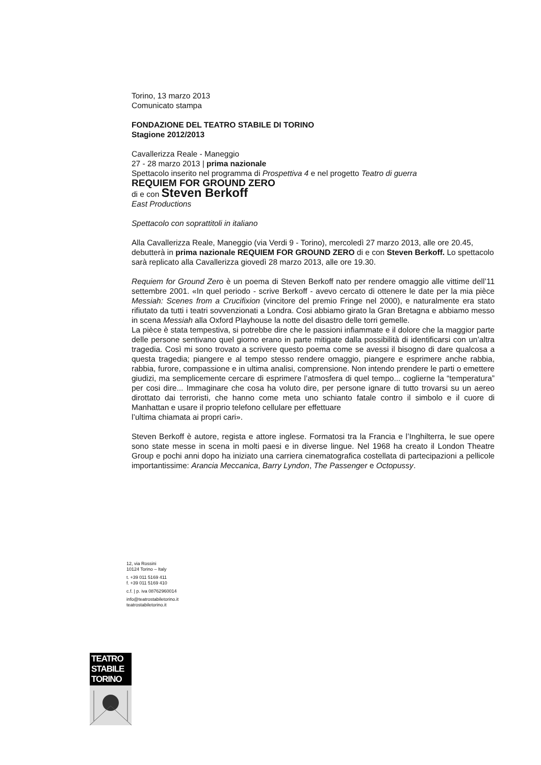Torino, 13 marzo 2013
Comunicato stampa
FONDAZIONE DEL TEATRO STABILE DI TORINO
Stagione 2012/2013
Cavallerizza Reale - Maneggio
27 - 28 marzo 2013 | prima nazionale
Spettacolo inserito nel programma di Prospettiva 4 e nel progetto Teatro di guerra
REQUIEM FOR GROUND ZERO
di e con Steven Berkoff
East Productions
Spettacolo con soprattitoli in italiano
Alla Cavallerizza Reale, Maneggio (via Verdi 9 - Torino), mercoledì 27 marzo 2013, alle ore 20.45, debutterà in prima nazionale REQUIEM FOR GROUND ZERO di e con Steven Berkoff. Lo spettacolo sarà replicato alla Cavallerizza giovedì 28 marzo 2013, alle ore 19.30.
Requiem for Ground Zero è un poema di Steven Berkoff nato per rendere omaggio alle vittime dell’11 settembre 2001. «In quel periodo - scrive Berkoff - avevo cercato di ottenere le date per la mia pièce Messiah: Scenes from a Crucifixion (vincitore del premio Fringe nel 2000), e naturalmente era stato rifiutato da tutti i teatri sovvenzionati a Londra. Cosi abbiamo girato la Gran Bretagna e abbiamo messo in scena Messiah alla Oxford Playhouse la notte del disastro delle torri gemelle.
La pièce è stata tempestiva, si potrebbe dire che le passioni infiammate e il dolore che la maggior parte delle persone sentivano quel giorno erano in parte mitigate dalla possibilità di identificarsi con un’altra tragedia. Così mi sono trovato a scrivere questo poema come se avessi il bisogno di dare qualcosa a questa tragedia; piangere e al tempo stesso rendere omaggio, piangere e esprimere anche rabbia, rabbia, furore, compassione e in ultima analisi, comprensione. Non intendo prendere le parti o emettere giudizi, ma semplicemente cercare di esprimere l’atmosfera di quel tempo... coglierne la “temperatura” per cosi dire... Immaginare che cosa ha voluto dire, per persone ignare di tutto trovarsi su un aereo dirottato dai terroristi, che hanno come meta uno schianto fatale contro il simbolo e il cuore di Manhattan e usare il proprio telefono cellulare per effettuare
l’ultima chiamata ai propri cari».
Steven Berkoff è autore, regista e attore inglese. Formatosi tra la Francia e l’Inghilterra, le sue opere sono state messe in scena in molti paesi e in diverse lingue. Nel 1968 ha creato il London Theatre Group e pochi anni dopo ha iniziato una carriera cinematografica costellata di partecipazioni a pellicole importantissime: Arancia Meccanica, Barry Lyndon, The Passenger e Octopussy.
12, via Rossini
10124 Torino – Italy
t. +39 011 5169 411
f. +39 011 5169 410
c.f. | p. iva 08762960014
info@teatrostabiletorino.it
teatrostabiletorino.it
TEATRO
STABILE
TORINO